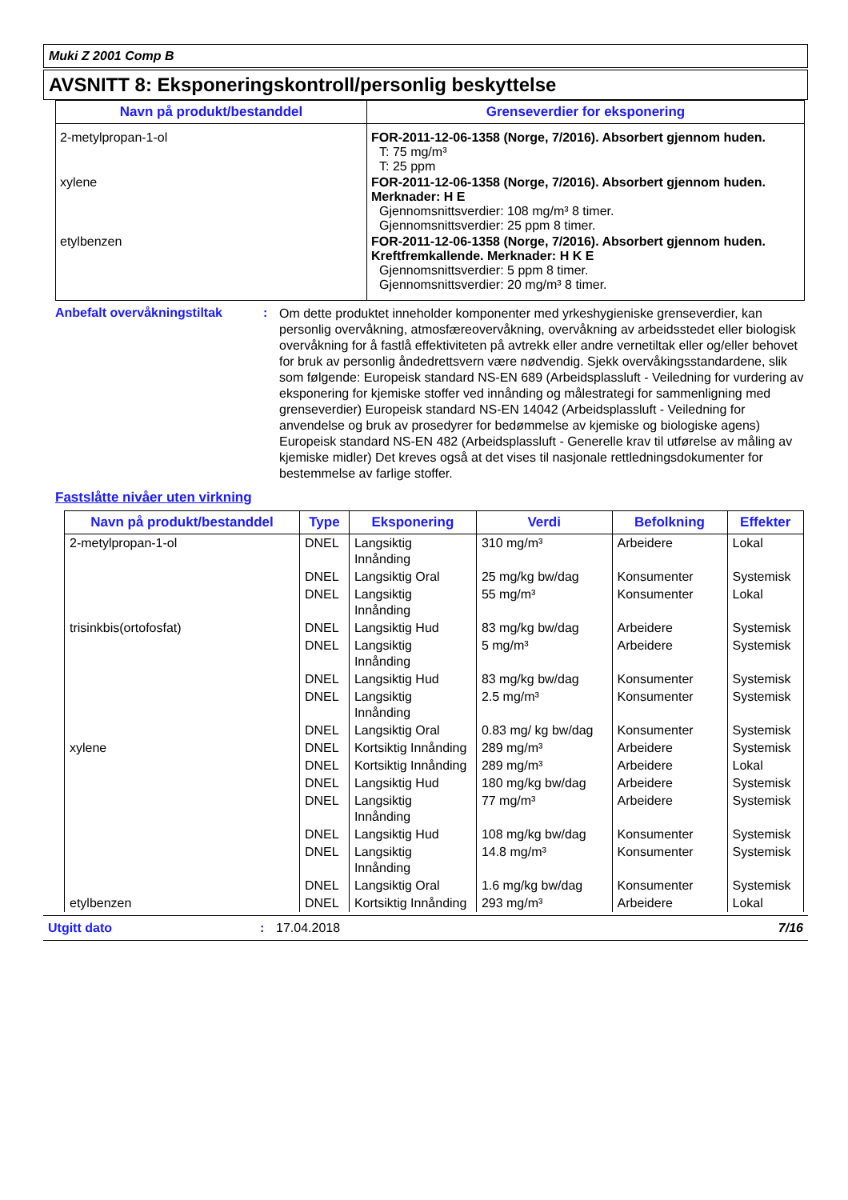Muki Z 2001 Comp B
AVSNITT 8: Eksponeringskontroll/personlig beskyttelse
| Navn på produkt/bestanddel | Grenseverdier for eksponering |
| --- | --- |
| 2-metylpropan-1-ol | FOR-2011-12-06-1358 (Norge, 7/2016). Absorbert gjennom huden. T: 75 mg/m³ T: 25 ppm |
| xylene | FOR-2011-12-06-1358 (Norge, 7/2016). Absorbert gjennom huden. Merknader: H E Gjennomsnittsverdier: 108 mg/m³ 8 timer. Gjennomsnittsverdier: 25 ppm 8 timer. |
| etylbenzen | FOR-2011-12-06-1358 (Norge, 7/2016). Absorbert gjennom huden. Kreftfremkallende. Merknader: H K E Gjennomsnittsverdier: 5 ppm 8 timer. Gjennomsnittsverdier: 20 mg/m³ 8 timer. |
Anbefalt overvåkningstiltak :
Om dette produktet inneholder komponenter med yrkeshygieniske grenseverdier, kan personlig overvåkning, atmosfæreovervåkning, overvåkning av arbeidsstedet eller biologisk overvåkning for å fastlå effektiviteten på avtrekk eller andre vernetiltak eller og/eller behovet for bruk av personlig åndedrettsvern være nødvendig. Sjekk overvåkingsstandardene, slik som følgende: Europeisk standard NS-EN 689 (Arbeidsplassluft - Veiledning for vurdering av eksponering for kjemiske stoffer ved innånding og målestrategi for sammenligning med grenseverdier) Europeisk standard NS-EN 14042 (Arbeidsplassluft - Veiledning for anvendelse og bruk av prosedyrer for bedømmelse av kjemiske og biologiske agens) Europeisk standard NS-EN 482 (Arbeidsplassluft - Generelle krav til utførelse av måling av kjemiske midler) Det kreves også at det vises til nasjonale rettledningsdokumenter for bestemmelse av farlige stoffer.
Fastslåtte nivåer uten virkning
| Navn på produkt/bestanddel | Type | Eksponering | Verdi | Befolkning | Effekter |
| --- | --- | --- | --- | --- | --- |
| 2-metylpropan-1-ol | DNEL | Langsiktig Innånding | 310 mg/m³ | Arbeidere | Lokal |
| | DNEL | Langsiktig Oral | 25 mg/kg bw/dag | Konsumenter | Systemisk |
| | DNEL | Langsiktig Innånding | 55 mg/m³ | Konsumenter | Lokal |
| trisinkbis(ortofosfat) | DNEL | Langsiktig Hud | 83 mg/kg bw/dag | Arbeidere | Systemisk |
| | DNEL | Langsiktig Innånding | 5 mg/m³ | Arbeidere | Systemisk |
| | DNEL | Langsiktig Hud | 83 mg/kg bw/dag | Konsumenter | Systemisk |
| | DNEL | Langsiktig Innånding | 2.5 mg/m³ | Konsumenter | Systemisk |
| | DNEL | Langsiktig Oral | 0.83 mg/ kg bw/dag | Konsumenter | Systemisk |
| xylene | DNEL | Kortsiktig Innånding | 289 mg/m³ | Arbeidere | Systemisk |
| | DNEL | Kortsiktig Innånding | 289 mg/m³ | Arbeidere | Lokal |
| | DNEL | Langsiktig Hud | 180 mg/kg bw/dag | Arbeidere | Systemisk |
| | DNEL | Langsiktig Innånding | 77 mg/m³ | Arbeidere | Systemisk |
| | DNEL | Langsiktig Hud | 108 mg/kg bw/dag | Konsumenter | Systemisk |
| | DNEL | Langsiktig Innånding | 14.8 mg/m³ | Konsumenter | Systemisk |
| | DNEL | Langsiktig Oral | 1.6 mg/kg bw/dag | Konsumenter | Systemisk |
| etylbenzen | DNEL | Kortsiktig Innånding | 293 mg/m³ | Arbeidere | Lokal |
Utgitt dato: 17.04.2018 7/16